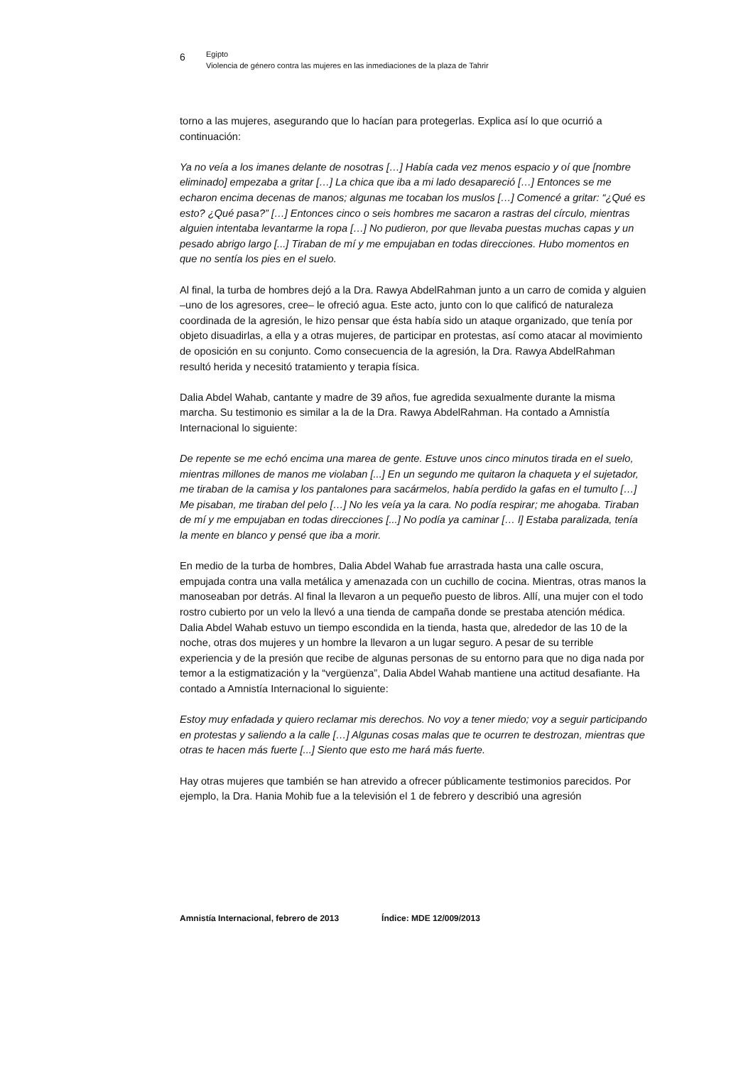6
Egipto
Violencia de género contra las mujeres en las inmediaciones de la plaza de Tahrir
torno a las mujeres, asegurando que lo hacían para protegerlas. Explica así lo que ocurrió a continuación:
Ya no veía a los imanes delante de nosotras […] Había cada vez menos espacio y oí que [nombre eliminado] empezaba a gritar […] La chica que iba a mi lado desapareció […] Entonces se me echaron encima decenas de manos; algunas me tocaban los muslos […] Comencé a gritar: “¿Qué es esto? ¿Qué pasa?” […] Entonces cinco o seis hombres me sacaron a rastras del círculo, mientras alguien intentaba levantarme la ropa […] No pudieron, por que llevaba puestas muchas capas y un pesado abrigo largo [...] Tiraban de mí y me empujaban en todas direcciones. Hubo momentos en que no sentía los pies en el suelo.
Al final, la turba de hombres dejó a la Dra. Rawya AbdelRahman junto a un carro de comida y alguien –uno de los agresores, cree– le ofreció agua. Este acto, junto con lo que calificó de naturaleza coordinada de la agresión, le hizo pensar que ésta había sido un ataque organizado, que tenía por objeto disuadirlas, a ella y a otras mujeres, de participar en protestas, así como atacar al movimiento de oposición en su conjunto. Como consecuencia de la agresión, la Dra. Rawya AbdelRahman resultó herida y necesitó tratamiento y terapia física.
Dalia Abdel Wahab, cantante y madre de 39 años, fue agredida sexualmente durante la misma marcha. Su testimonio es similar a la de la Dra. Rawya AbdelRahman. Ha contado a Amnistía Internacional lo siguiente:
De repente se me echó encima una marea de gente. Estuve unos cinco minutos tirada en el suelo, mientras millones de manos me violaban [...] En un segundo me quitaron la chaqueta y el sujetador, me tiraban de la camisa y los pantalones para sacármelos, había perdido la gafas en el tumulto […] Me pisaban, me tiraban del pelo […] No les veía ya la cara. No podía respirar; me ahogaba. Tiraban de mí y me empujaban en todas direcciones [...] No podía ya caminar [… l] Estaba paralizada, tenía la mente en blanco y pensé que iba a morir.
En medio de la turba de hombres, Dalia Abdel Wahab fue arrastrada hasta una calle oscura, empujada contra una valla metálica y amenazada con un cuchillo de cocina. Mientras, otras manos la manoseaban por detrás. Al final la llevaron a un pequeño puesto de libros. Allí, una mujer con el todo rostro cubierto por un velo la llevó a una tienda de campaña donde se prestaba atención médica. Dalia Abdel Wahab estuvo un tiempo escondida en la tienda, hasta que, alrededor de las 10 de la noche, otras dos mujeres y un hombre la llevaron a un lugar seguro. A pesar de su terrible experiencia y de la presión que recibe de algunas personas de su entorno para que no diga nada por temor a la estigmatización y la “vergüenza”, Dalia Abdel Wahab mantiene una actitud desafiante. Ha contado a Amnistía Internacional lo siguiente:
Estoy muy enfadada y quiero reclamar mis derechos. No voy a tener miedo; voy a seguir participando en protestas y saliendo a la calle […] Algunas cosas malas que te ocurren te destrozan, mientras que otras te hacen más fuerte [...] Siento que esto me hará más fuerte.
Hay otras mujeres que también se han atrevido a ofrecer públicamente testimonios parecidos. Por ejemplo, la Dra. Hania Mohib fue a la televisión el 1 de febrero y describió una agresión
Amnistía Internacional, febrero de 2013 Índice: MDE 12/009/2013